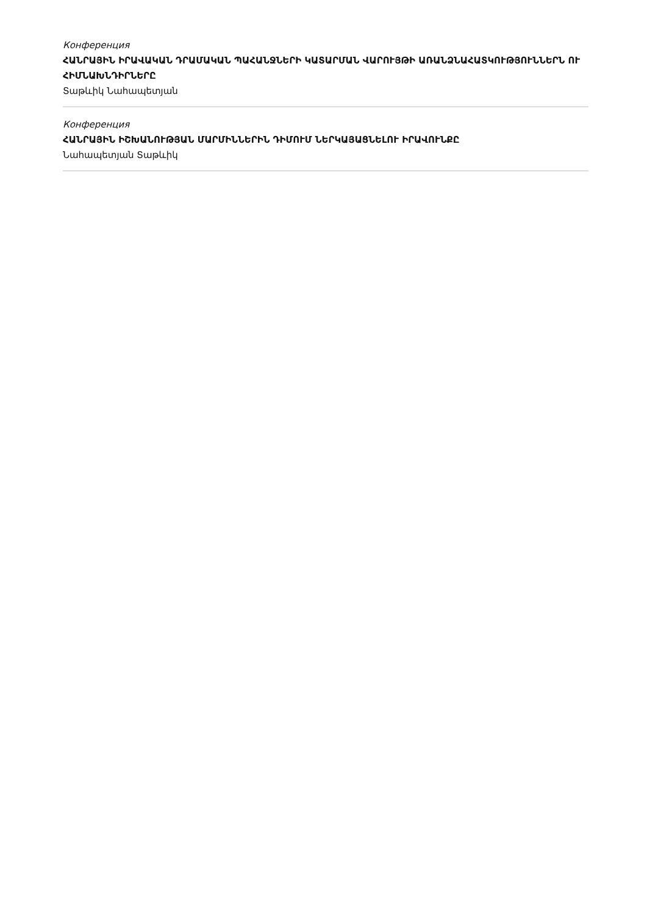Конференция
ՀԱՆՐԱՅԻՆ ԻՐԱՎԱԿԱՆ ԴՐԱՄԱԿԱՆ ՊԱՀԱՆՋՆԵՐԻ ԿԱՏԱՐՄԱՆ ՎԱՐՈՒՅԹԻ ԱՌԱՆՁՆԱՀԱՏԿՈՒԹՅՈՒՆՆԵՐՆ ՈՒ ՀԻՄՆԱԽՆԴԻՐՆԵՐԸ
Տաթևիկ Նահապետյան
Конференция
ՀԱՆՐԱՅԻՆ ԻՇԽԱՆՈՒԹՅԱՆ ՄԱՐՄԻՆՆԵՐԻՆ ԴԻՄՈՒՄ ՆԵՐԿԱՅԱՑՆԵԼՈՒ ԻՐԱՎՈՒՆՔԸ
Նահապետյան Տաթևիկ